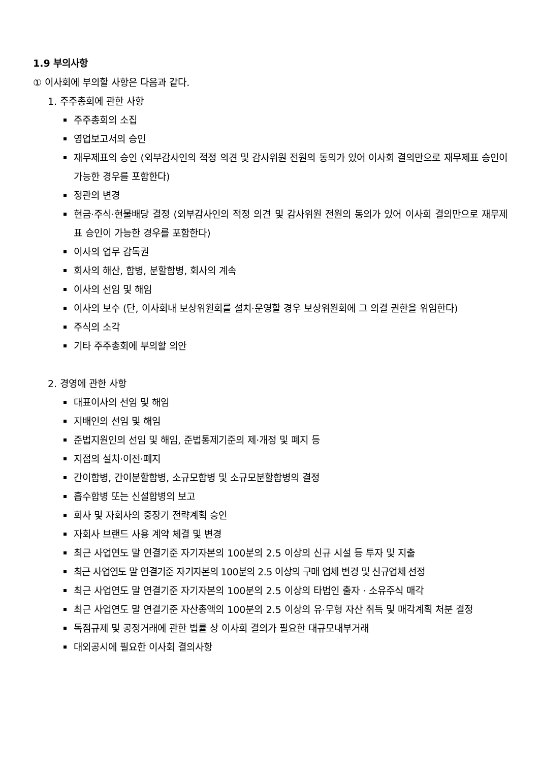1.9 부의사항
① 이사회에 부의할 사항은 다음과 같다.
1. 주주총회에 관한 사항
주주총회의 소집
영업보고서의 승인
재무제표의 승인 (외부감사인의 적정 의견 및 감사위원 전원의 동의가 있어 이사회 결의만으로 재무제표 승인이 가능한 경우를 포함한다)
정관의 변경
현금·주식·현물배당 결정 (외부감사인의 적정 의견 및 감사위원 전원의 동의가 있어 이사회 결의만으로 재무제표 승인이 가능한 경우를 포함한다)
이사의 업무 감독권
회사의 해산, 합병, 분할합병, 회사의 계속
이사의 선임 및 해임
이사의 보수 (단, 이사회내 보상위원회를 설치·운영할 경우 보상위원회에 그 의결 권한을 위임한다)
주식의 소각
기타 주주총회에 부의할 의안
2. 경영에 관한 사항
대표이사의 선임 및 해임
지배인의 선임 및 해임
준법지원인의 선임 및 해임, 준법통제기준의 제·개정 및 폐지 등
지점의 설치·이전·폐지
간이합병, 간이분할합병, 소규모합병 및 소규모분할합병의 결정
흡수합병 또는 신설합병의 보고
회사 및 자회사의 중장기 전략계획 승인
자회사 브랜드 사용 계약 체결 및 변경
최근 사업연도 말 연결기준 자기자본의 100분의 2.5 이상의 신규 시설 등 투자 및 지출
최근 사업연도 말 연결기준 자기자본의 100분의 2.5 이상의 구매 업체 변경 및 신규업체 선정
최근 사업연도 말 연결기준 자기자본의 100분의 2.5 이상의 타법인 출자 · 소유주식 매각
최근 사업연도 말 연결기준 자산총액의 100분의 2.5 이상의 유·무형 자산 취득 및 매각계획 처분 결정
독점규제 및 공정거래에 관한 법률 상 이사회 결의가 필요한 대규모내부거래
대외공시에 필요한 이사회 결의사항